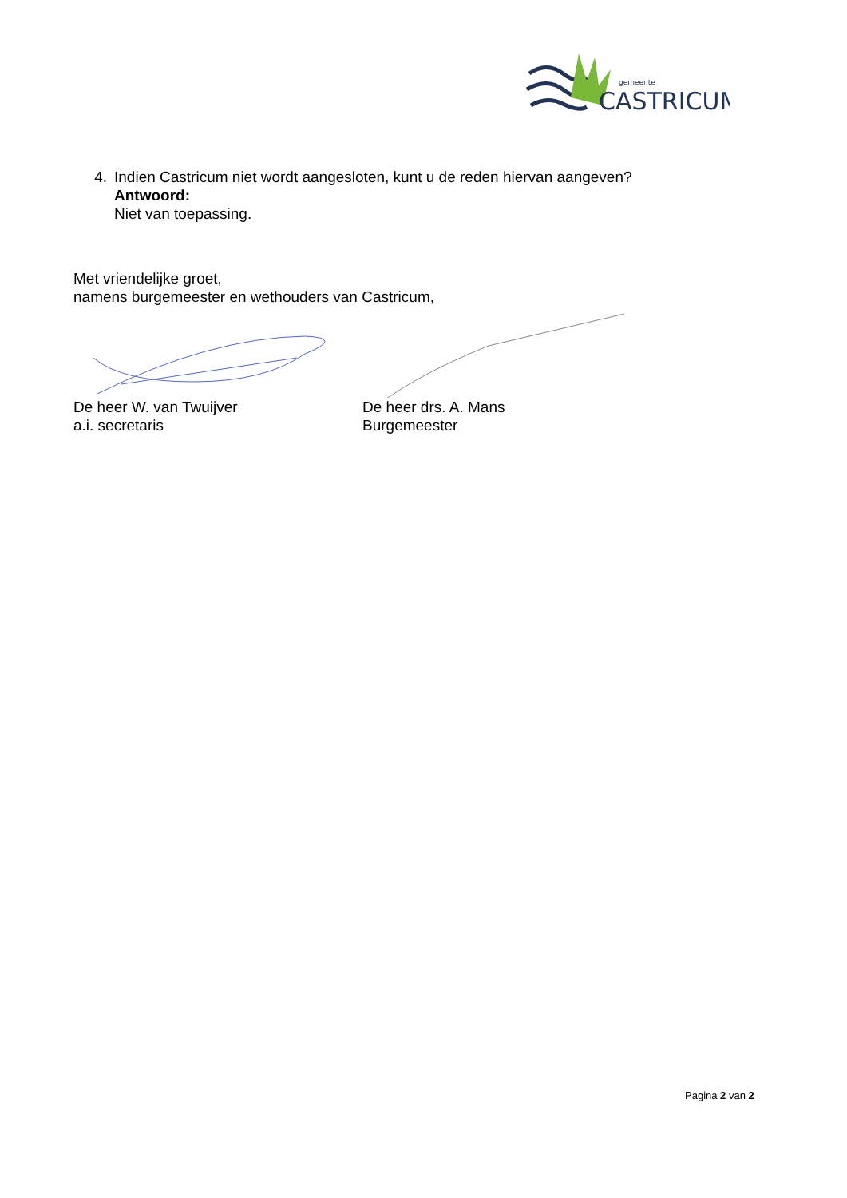gemeente
CASTRICUM
4. Indien Castricum niet wordt aangesloten, kunt u de reden hiervan aangeven?
Antwoord:
Niet van toepassing.
Met vriendelijke groet,
namens burgemeester en wethouders van Castricum,
De heer W. van Twuijver
a.i. secretaris
De heer drs. A. Mans
Burgemeester
Pagina 2 van 2